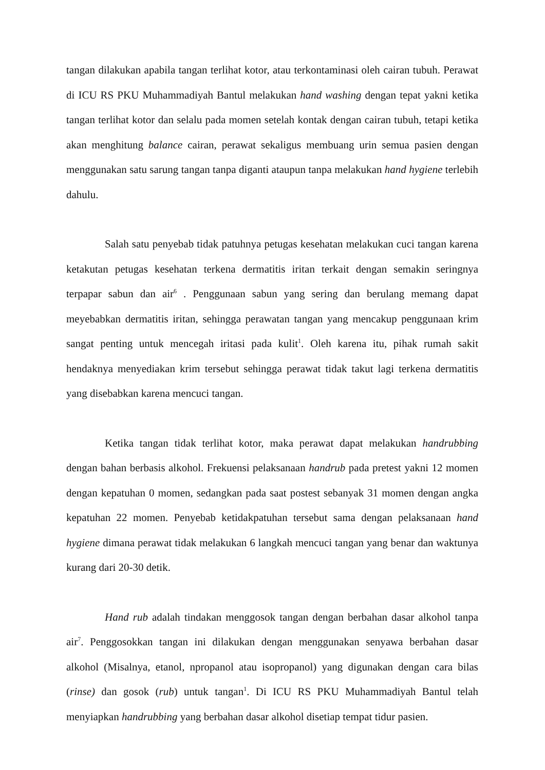tangan dilakukan apabila tangan terlihat kotor, atau terkontaminasi oleh cairan tubuh. Perawat di ICU RS PKU Muhammadiyah Bantul melakukan hand washing dengan tepat yakni ketika tangan terlihat kotor dan selalu pada momen setelah kontak dengan cairan tubuh, tetapi ketika akan menghitung balance cairan, perawat sekaligus membuang urin semua pasien dengan menggunakan satu sarung tangan tanpa diganti ataupun tanpa melakukan hand hygiene terlebih dahulu.
Salah satu penyebab tidak patuhnya petugas kesehatan melakukan cuci tangan karena ketakutan petugas kesehatan terkena dermatitis iritan terkait dengan semakin seringnya terpapar sabun dan air<sup>6</sup> . Penggunaan sabun yang sering dan berulang memang dapat meyebabkan dermatitis iritan, sehingga perawatan tangan yang mencakup penggunaan krim sangat penting untuk mencegah iritasi pada kulit<sup>1</sup>. Oleh karena itu, pihak rumah sakit hendaknya menyediakan krim tersebut sehingga perawat tidak takut lagi terkena dermatitis yang disebabkan karena mencuci tangan.
Ketika tangan tidak terlihat kotor, maka perawat dapat melakukan handrubbing dengan bahan berbasis alkohol. Frekuensi pelaksanaan handrub pada pretest yakni 12 momen dengan kepatuhan 0 momen, sedangkan pada saat postest sebanyak 31 momen dengan angka kepatuhan 22 momen. Penyebab ketidakpatuhan tersebut sama dengan pelaksanaan hand hygiene dimana perawat tidak melakukan 6 langkah mencuci tangan yang benar dan waktunya kurang dari 20-30 detik.
Hand rub adalah tindakan menggosok tangan dengan berbahan dasar alkohol tanpa air<sup>7</sup>. Penggosokkan tangan ini dilakukan dengan menggunakan senyawa berbahan dasar alkohol (Misalnya, etanol, npropanol atau isopropanol) yang digunakan dengan cara bilas (rinse) dan gosok (rub) untuk tangan<sup>1</sup>. Di ICU RS PKU Muhammadiyah Bantul telah menyiapkan handrubbing yang berbahan dasar alkohol disetiap tempat tidur pasien.